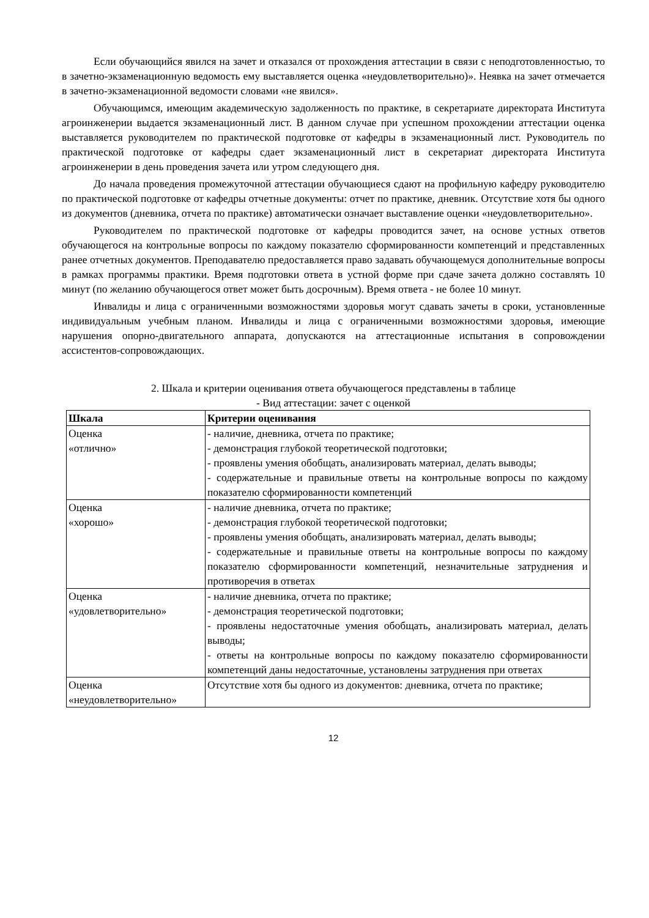Если обучающийся явился на зачет и отказался от прохождения аттестации в связи с неподготовленностью, то в зачетно-экзаменационную ведомость ему выставляется оценка «неудовлетворительно)». Неявка на зачет отмечается в зачетно-экзаменационной ведомости словами «не явился».
Обучающимся, имеющим академическую задолженность по практике, в секретариате директората Института агроинженерии выдается экзаменационный лист. В данном случае при успешном прохождении аттестации оценка выставляется руководителем по практической подготовке от кафедры в экзаменационный лист. Руководитель по практической подготовке от кафедры сдает экзаменационный лист в секретариат директората Института агроинженерии в день проведения зачета или утром следующего дня.
До начала проведения промежуточной аттестации обучающиеся сдают на профильную кафедру руководителю по практической подготовке от кафедры отчетные документы: отчет по практике, дневник. Отсутствие хотя бы одного из документов (дневника, отчета по практике) автоматически означает выставление оценки «неудовлетворительно».
Руководителем по практической подготовке от кафедры проводится зачет, на основе устных ответов обучающегося на контрольные вопросы по каждому показателю сформированности компетенций и представленных ранее отчетных документов. Преподавателю предоставляется право задавать обучающемуся дополнительные вопросы в рамках программы практики. Время подготовки ответа в устной форме при сдаче зачета должно составлять 10 минут (по желанию обучающегося ответ может быть досрочным). Время ответа - не более 10 минут.
Инвалиды и лица с ограниченными возможностями здоровья могут сдавать зачеты в сроки, установленные индивидуальным учебным планом. Инвалиды и лица с ограниченными возможностями здоровья, имеющие нарушения опорно-двигательного аппарата, допускаются на аттестационные испытания в сопровождении ассистентов-сопровождающих.
2. Шкала и критерии оценивания ответа обучающегося представлены в таблице
- Вид аттестации: зачет с оценкой
| Шкала | Критерии оценивания |
| --- | --- |
| Оценка «отлично» | - наличие, дневника, отчета по практике; - демонстрация глубокой теоретической подготовки; - проявлены умения обобщать, анализировать материал, делать выводы; - содержательные и правильные ответы на контрольные вопросы по каждому показателю сформированности компетенций |
| Оценка «хорошо» | - наличие дневника, отчета по практике; - демонстрация глубокой теоретической подготовки; - проявлены умения обобщать, анализировать материал, делать выводы; - содержательные и правильные ответы на контрольные вопросы по каждому показателю сформированности компетенций, незначительные затруднения и противоречия в ответах |
| Оценка «удовлетворительно» | - наличие дневника, отчета по практике; - демонстрация теоретической подготовки; - проявлены недостаточные умения обобщать, анализировать материал, делать выводы; - ответы на контрольные вопросы по каждому показателю сформированности компетенций даны недостаточные, установлены затруднения при ответах |
| Оценка «неудовлетворительно» | Отсутствие хотя бы одного из документов: дневника, отчета по практике; |
12